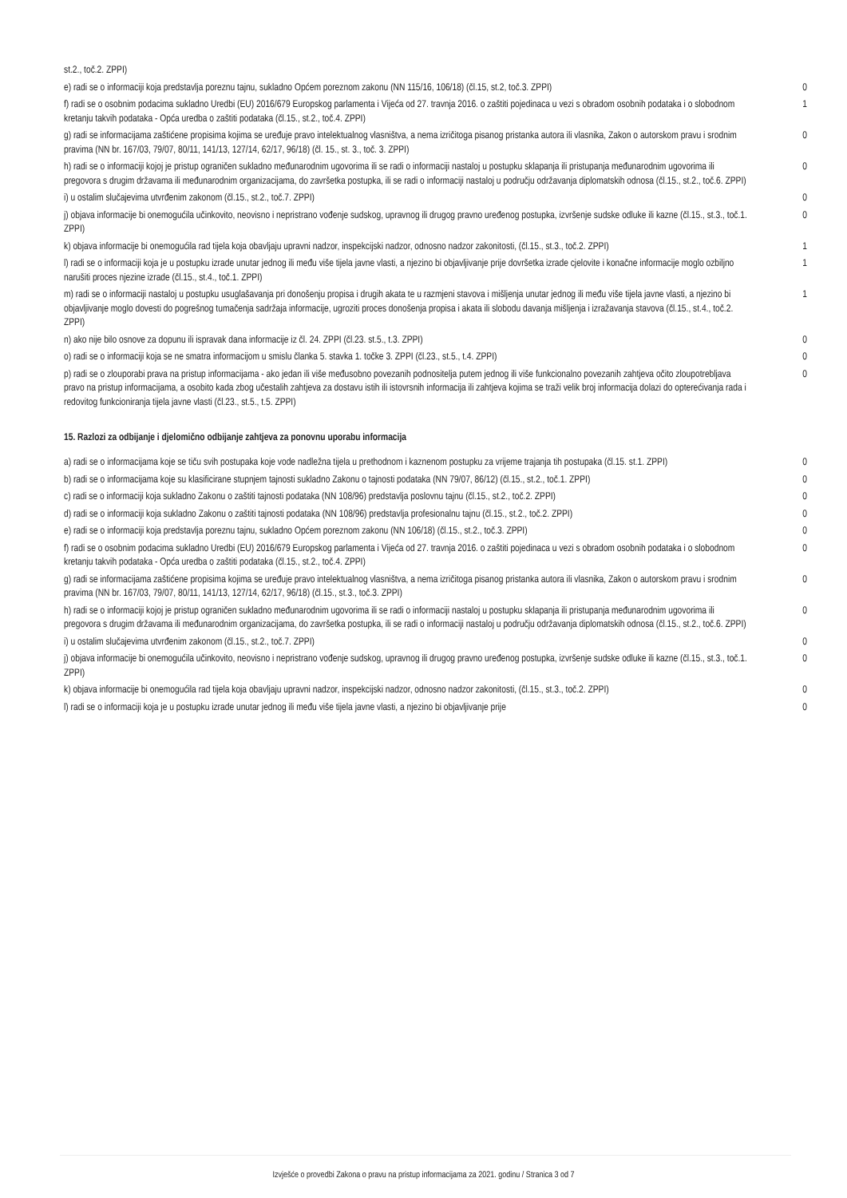| st.2., toč.2. ZPPI) | |
| e) radi se o informaciji koja predstavlja poreznu tajnu, sukladno Općem poreznom zakonu (NN 115/16, 106/18) (čl.15, st.2, toč.3. ZPPI) | 0 |
| f) radi se o osobnim podacima sukladno Uredbi (EU) 2016/679 Europskog parlamenta i Vijeća od 27. travnja 2016. o zaštiti pojedinaca u vezi s obradom osobnih podataka i o slobodnom kretanju takvih podataka - Opća uredba o zaštiti podataka (čl.15., st.2., toč.4. ZPPI) | 1 |
| g) radi se informacijama zaštićene propisima kojima se uređuje pravo intelektualnog vlasništva, a nema izričitoga pisanog pristanka autora ili vlasnika, Zakon o autorskom pravu i srodnim pravima (NN br. 167/03, 79/07, 80/11, 141/13, 127/14, 62/17, 96/18) (čl. 15., st. 3., toč. 3. ZPPI) | 0 |
| h) radi se o informaciji kojoj je pristup ograničen sukladno međunarodnim ugovorima ili se radi o informaciji nastaloj u postupku sklapanja ili pristupanja međunarodnim ugovorima ili pregovora s drugim državama ili međunarodnim organizacijama, do završetka postupka, ili se radi o informaciji nastaloj u području održavanja diplomatskih odnosa (čl.15., st.2., toč.6. ZPPI) | 0 |
| i) u ostalim slučajevima utvrđenim zakonom (čl.15., st.2., toč.7. ZPPI) | 0 |
| j) objava informacije bi onemogućila učinkovito, neovisno i nepristrano vođenje sudskog, upravnog ili drugog pravno uređenog postupka, izvršenje sudske odluke ili kazne (čl.15., st.3., toč.1. ZPPI) | 0 |
| k) objava informacije bi onemogućila rad tijela koja obavljaju upravni nadzor, inspekcijski nadzor, odnosno nadzor zakonitosti, (čl.15., st.3., toč.2. ZPPI) | 1 |
| l) radi se o informaciji koja je u postupku izrade unutar jednog ili među više tijela javne vlasti, a njezino bi objavljivanje prije dovršetka izrade cjelovite i konačne informacije moglo ozbiljno narušiti proces njezine izrade (čl.15., st.4., toč.1. ZPPI) | 1 |
| m) radi se o informaciji nastaloj u postupku usuglašavanja pri donošenju propisa i drugih akata te u razmjeni stavova i mišljenja unutar jednog ili među više tijela javne vlasti, a njezino bi objavljivanje moglo dovesti do pogrešnog tumačenja sadržaja informacije, ugroziti proces donošenja propisa i akata ili slobodu davanja mišljenja i izražavanja stavova (čl.15., st.4., toč.2. ZPPI) | 1 |
| n) ako nije bilo osnove za dopunu ili ispravak dana informacije iz čl. 24. ZPPI (čl.23. st.5., t.3. ZPPI) | 0 |
| o) radi se o informaciji koja se ne smatra informacijom u smislu članka 5. stavka 1. točke 3. ZPPI (čl.23., st.5., t.4. ZPPI) | 0 |
| p) radi se o zlouporabi prava na pristup informacijama - ako jedan ili više međusobno povezanih podnositelja putem jednog ili više funkcionalno povezanih zahtjeva očito zloupotrebljava pravo na pristup informacijama, a osobito kada zbog učestalih zahtjeva za dostavu istih ili istovrsnih informacija ili zahtjeva kojima se traži velik broj informacija dolazi do opterećivanja rada i redovitog funkcioniranja tijela javne vlasti (čl.23., st.5., t.5. ZPPI) | 0 |
15. Razlozi za odbijanje i djelomično odbijanje zahtjeva za ponovnu uporabu informacija
| a) radi se o informacijama koje se tiču svih postupaka koje vode nadležna tijela u prethodnom i kaznenom postupku za vrijeme trajanja tih postupaka (čl.15. st.1. ZPPI) | 0 |
| b) radi se o informacijama koje su klasificirane stupnjem tajnosti sukladno Zakonu o tajnosti podataka (NN 79/07, 86/12) (čl.15., st.2., toč.1. ZPPI) | 0 |
| c) radi se o informaciji koja sukladno Zakonu o zaštiti tajnosti podataka (NN 108/96) predstavlja poslovnu tajnu (čl.15., st.2., toč.2. ZPPI) | 0 |
| d) radi se o informaciji koja sukladno Zakonu o zaštiti tajnosti podataka (NN 108/96) predstavlja profesionalnu tajnu (čl.15., st.2., toč.2. ZPPI) | 0 |
| e) radi se o informaciji koja predstavlja poreznu tajnu, sukladno Općem poreznom zakonu (NN 106/18) (čl.15., st.2., toč.3. ZPPI) | 0 |
| f) radi se o osobnim podacima sukladno Uredbi (EU) 2016/679 Europskog parlamenta i Vijeća od 27. travnja 2016. o zaštiti pojedinaca u vezi s obradom osobnih podataka i o slobodnom kretanju takvih podataka - Opća uredba o zaštiti podataka (čl.15., st.2., toč.4. ZPPI) | 0 |
| g) radi se informacijama zaštićene propisima kojima se uređuje pravo intelektualnog vlasništva, a nema izričitoga pisanog pristanka autora ili vlasnika, Zakon o autorskom pravu i srodnim pravima (NN br. 167/03, 79/07, 80/11, 141/13, 127/14, 62/17, 96/18) (čl.15., st.3., toč.3. ZPPI) | 0 |
| h) radi se o informaciji kojoj je pristup ograničen sukladno međunarodnim ugovorima ili se radi o informaciji nastaloj u postupku sklapanja ili pristupanja međunarodnim ugovorima ili pregovora s drugim državama ili međunarodnim organizacijama, do završetka postupka, ili se radi o informaciji nastaloj u području održavanja diplomatskih odnosa (čl.15., st.2., toč.6. ZPPI) | 0 |
| i) u ostalim slučajevima utvrđenim zakonom (čl.15., st.2., toč.7. ZPPI) | 0 |
| j) objava informacije bi onemogućila učinkovito, neovisno i nepristrano vođenje sudskog, upravnog ili drugog pravno uređenog postupka, izvršenje sudske odluke ili kazne (čl.15., st.3., toč.1. ZPPI) | 0 |
| k) objava informacije bi onemogućila rad tijela koja obavljaju upravni nadzor, inspekcijski nadzor, odnosno nadzor zakonitosti, (čl.15., st.3., toč.2. ZPPI) | 0 |
| l) radi se o informaciji koja je u postupku izrade unutar jednog ili među više tijela javne vlasti, a njezino bi objavljivanje prije | 0 |
Izvješće o provedbi Zakona o pravu na pristup informacijama za 2021. godinu / Stranica 3 od 7